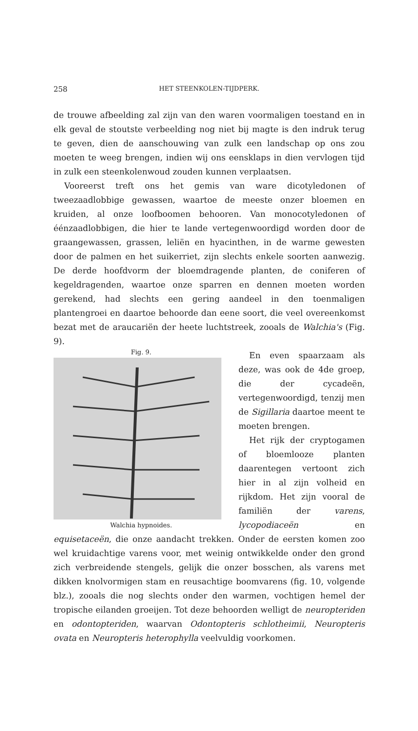258 HET STEENKOLEN-TIJDPERK.
de trouwe afbeelding zal zijn van den waren voormaligen toestand en in elk geval de stoutste verbeelding nog niet bij magte is den indruk terug te geven, dien de aanschouwing van zulk een landschap op ons zou moeten te weeg brengen, indien wij ons eensklaps in dien vervlogen tijd in zulk een steenkolenwoud zouden kunnen verplaatsen.
Vooreerst treft ons het gemis van ware dicotyledonen of tweezaadlobbige gewassen, waartoe de meeste onzer bloemen en kruiden, al onze loofboomen behooren. Van monocotyledonen of éénzaadlobbigen, die hier te lande vertegenwoordigd worden door de graangewassen, grassen, leliën en hyacinthen, in de warme gewesten door de palmen en het suikerriet, zijn slechts enkele soorten aanwezig. De derde hoofdvorm der bloemdragende planten, de coniferen of kegeldragenden, waartoe onze sparren en dennen moeten worden gerekend, had slechts een gering aandeel in den toenmaligen plantengroei en daartoe behoorde dan eene soort, die veel overeenkomst bezat met de araucariën der heete luchtstreek, zooals de Walchia's (Fig. 9).
Fig. 9.
Walchia hypnoides.
En even spaarzaam als deze, was ook de 4de groep, die der cycadeën, vertegenwoordigd, tenzij men de Sigillaria daartoe meent te moeten brengen.
Het rijk der cryptogamen of bloemlooze planten daarentegen vertoont zich hier in al zijn volheid en rijkdom. Het zijn vooral de familiën der varens, lycopodiaceën en equisetaceën, die onze aandacht trekken. Onder de eersten komen zoo wel kruidachtige varens voor, met weinig ontwikkelde onder den grond zich verbreidende stengels, gelijk die onzer bosschen, als varens met dikken knolvormigen stam en reusachtige boomvarens (fig. 10, volgende blz.), zooals die nog slechts onder den warmen, vochtigen hemel der tropische eilanden groeijen. Tot deze behoorden welligt de neuropteriden en odontopteriden, waarvan Odontopteris schlotheimii, Neuropteris ovata en Neuropteris heterophylla veelvuldig voorkomen.